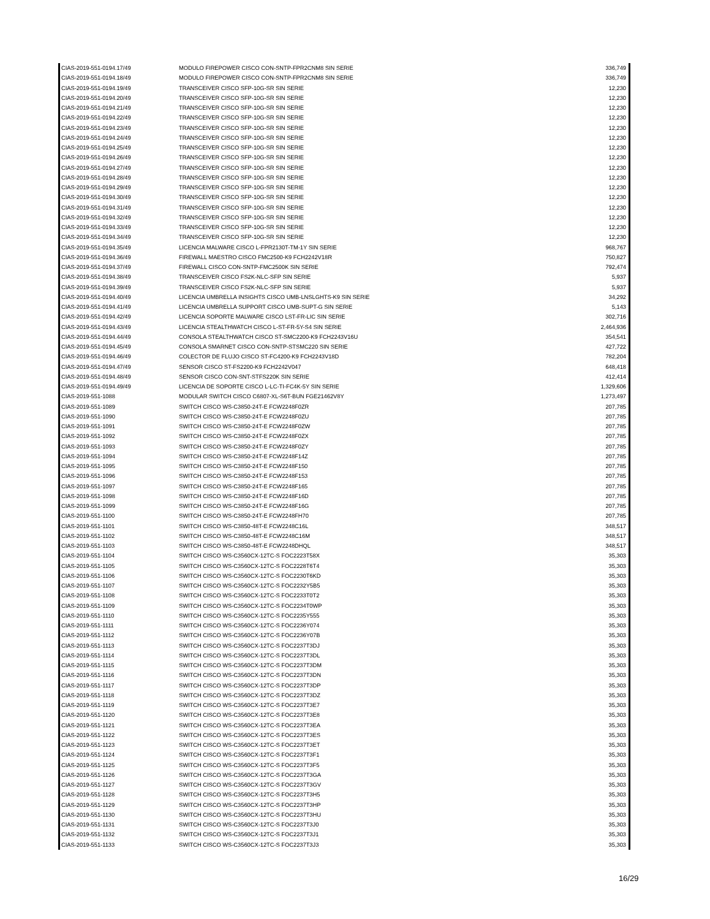| CIAS-2019-551-0194.17/49 | MODULO FIREPOWER CISCO CON-SNTP-FPR2CNM8 SIN SERIE | 336,749 |
| CIAS-2019-551-0194.18/49 | MODULO FIREPOWER CISCO CON-SNTP-FPR2CNM8 SIN SERIE | 336,749 |
| CIAS-2019-551-0194.19/49 | TRANSCEIVER CISCO SFP-10G-SR SIN SERIE | 12,230 |
| CIAS-2019-551-0194.20/49 | TRANSCEIVER CISCO SFP-10G-SR SIN SERIE | 12,230 |
| CIAS-2019-551-0194.21/49 | TRANSCEIVER CISCO SFP-10G-SR SIN SERIE | 12,230 |
| CIAS-2019-551-0194.22/49 | TRANSCEIVER CISCO SFP-10G-SR SIN SERIE | 12,230 |
| CIAS-2019-551-0194.23/49 | TRANSCEIVER CISCO SFP-10G-SR SIN SERIE | 12,230 |
| CIAS-2019-551-0194.24/49 | TRANSCEIVER CISCO SFP-10G-SR SIN SERIE | 12,230 |
| CIAS-2019-551-0194.25/49 | TRANSCEIVER CISCO SFP-10G-SR SIN SERIE | 12,230 |
| CIAS-2019-551-0194.26/49 | TRANSCEIVER CISCO SFP-10G-SR SIN SERIE | 12,230 |
| CIAS-2019-551-0194.27/49 | TRANSCEIVER CISCO SFP-10G-SR SIN SERIE | 12,230 |
| CIAS-2019-551-0194.28/49 | TRANSCEIVER CISCO SFP-10G-SR SIN SERIE | 12,230 |
| CIAS-2019-551-0194.29/49 | TRANSCEIVER CISCO SFP-10G-SR SIN SERIE | 12,230 |
| CIAS-2019-551-0194.30/49 | TRANSCEIVER CISCO SFP-10G-SR SIN SERIE | 12,230 |
| CIAS-2019-551-0194.31/49 | TRANSCEIVER CISCO SFP-10G-SR SIN SERIE | 12,230 |
| CIAS-2019-551-0194.32/49 | TRANSCEIVER CISCO SFP-10G-SR SIN SERIE | 12,230 |
| CIAS-2019-551-0194.33/49 | TRANSCEIVER CISCO SFP-10G-SR SIN SERIE | 12,230 |
| CIAS-2019-551-0194.34/49 | TRANSCEIVER CISCO SFP-10G-SR SIN SERIE | 12,230 |
| CIAS-2019-551-0194.35/49 | LICENCIA MALWARE CISCO L-FPR2130T-TM-1Y SIN SERIE | 968,767 |
| CIAS-2019-551-0194.36/49 | FIREWALL MAESTRO CISCO FMC2500-K9 FCH2242V18R | 750,827 |
| CIAS-2019-551-0194.37/49 | FIREWALL CISCO CON-SNTP-FMC2500K SIN SERIE | 792,474 |
| CIAS-2019-551-0194.38/49 | TRANSCEIVER CISCO FS2K-NLC-SFP SIN SERIE | 5,937 |
| CIAS-2019-551-0194.39/49 | TRANSCEIVER CISCO FS2K-NLC-SFP SIN SERIE | 5,937 |
| CIAS-2019-551-0194.40/49 | LICENCIA UMBRELLA INSIGHTS CISCO UMB-LNSLGHTS-K9 SIN SERIE | 34,292 |
| CIAS-2019-551-0194.41/49 | LICENCIA UMBRELLA SUPPORT CISCO UMB-SUPT-G SIN SERIE | 5,143 |
| CIAS-2019-551-0194.42/49 | LICENCIA SOPORTE MALWARE CISCO LST-FR-LIC SIN SERIE | 302,716 |
| CIAS-2019-551-0194.43/49 | LICENCIA STEALTHWATCH CISCO L-ST-FR-5Y-S4 SIN SERIE | 2,464,936 |
| CIAS-2019-551-0194.44/49 | CONSOLA STEALTHWATCH CISCO ST-SMC2200-K9 FCH2243V16U | 354,541 |
| CIAS-2019-551-0194.45/49 | CONSOLA SMARNET CISCO CON-SNTP-STSMC220 SIN SERIE | 427,722 |
| CIAS-2019-551-0194.46/49 | COLECTOR DE FLUJO CISCO ST-FC4200-K9 FCH2243V18D | 782,204 |
| CIAS-2019-551-0194.47/49 | SENSOR CISCO ST-FS2200-K9 FCH2242V047 | 648,418 |
| CIAS-2019-551-0194.48/49 | SENSOR CISCO CON-SNT-STFS220K SIN SERIE | 412,414 |
| CIAS-2019-551-0194.49/49 | LICENCIA DE SOPORTE CISCO L-LC-TI-FC4K-5Y SIN SERIE | 1,329,606 |
| CIAS-2019-551-1088 | MODULAR SWITCH CISCO C6807-XL-S6T-BUN FGE21462V8Y | 1,273,497 |
| CIAS-2019-551-1089 | SWITCH CISCO WS-C3850-24T-E FCW2248F0ZR | 207,785 |
| CIAS-2019-551-1090 | SWITCH CISCO WS-C3850-24T-E FCW2248F0ZU | 207,785 |
| CIAS-2019-551-1091 | SWITCH CISCO WS-C3850-24T-E FCW2248F0ZW | 207,785 |
| CIAS-2019-551-1092 | SWITCH CISCO WS-C3850-24T-E FCW2248F0ZX | 207,785 |
| CIAS-2019-551-1093 | SWITCH CISCO WS-C3850-24T-E FCW2248F0ZY | 207,785 |
| CIAS-2019-551-1094 | SWITCH CISCO WS-C3850-24T-E FCW2248F14Z | 207,785 |
| CIAS-2019-551-1095 | SWITCH CISCO WS-C3850-24T-E FCW2248F150 | 207,785 |
| CIAS-2019-551-1096 | SWITCH CISCO WS-C3850-24T-E FCW2248F153 | 207,785 |
| CIAS-2019-551-1097 | SWITCH CISCO WS-C3850-24T-E FCW2248F165 | 207,785 |
| CIAS-2019-551-1098 | SWITCH CISCO WS-C3850-24T-E FCW2248F16D | 207,785 |
| CIAS-2019-551-1099 | SWITCH CISCO WS-C3850-24T-E FCW2248F16G | 207,785 |
| CIAS-2019-551-1100 | SWITCH CISCO WS-C3850-24T-E FCW2248FH70 | 207,785 |
| CIAS-2019-551-1101 | SWITCH CISCO WS-C3850-48T-E FCW2248C16L | 348,517 |
| CIAS-2019-551-1102 | SWITCH CISCO WS-C3850-48T-E FCW2248C16M | 348,517 |
| CIAS-2019-551-1103 | SWITCH CISCO WS-C3850-48T-E FCW2248DHQL | 348,517 |
| CIAS-2019-551-1104 | SWITCH CISCO WS-C3560CX-12TC-S FOC2223T58X | 35,303 |
| CIAS-2019-551-1105 | SWITCH CISCO WS-C3560CX-12TC-S FOC2228T6T4 | 35,303 |
| CIAS-2019-551-1106 | SWITCH CISCO WS-C3560CX-12TC-S FOC2230T6KD | 35,303 |
| CIAS-2019-551-1107 | SWITCH CISCO WS-C3560CX-12TC-S FOC2232Y5B5 | 35,303 |
| CIAS-2019-551-1108 | SWITCH CISCO WS-C3560CX-12TC-S FOC2233T0T2 | 35,303 |
| CIAS-2019-551-1109 | SWITCH CISCO WS-C3560CX-12TC-S FOC2234T0WP | 35,303 |
| CIAS-2019-551-1110 | SWITCH CISCO WS-C3560CX-12TC-S FOC2235Y555 | 35,303 |
| CIAS-2019-551-1111 | SWITCH CISCO WS-C3560CX-12TC-S FOC2236Y074 | 35,303 |
| CIAS-2019-551-1112 | SWITCH CISCO WS-C3560CX-12TC-S FOC2236Y07B | 35,303 |
| CIAS-2019-551-1113 | SWITCH CISCO WS-C3560CX-12TC-S FOC2237T3DJ | 35,303 |
| CIAS-2019-551-1114 | SWITCH CISCO WS-C3560CX-12TC-S FOC2237T3DL | 35,303 |
| CIAS-2019-551-1115 | SWITCH CISCO WS-C3560CX-12TC-S FOC2237T3DM | 35,303 |
| CIAS-2019-551-1116 | SWITCH CISCO WS-C3560CX-12TC-S FOC2237T3DN | 35,303 |
| CIAS-2019-551-1117 | SWITCH CISCO WS-C3560CX-12TC-S FOC2237T3DP | 35,303 |
| CIAS-2019-551-1118 | SWITCH CISCO WS-C3560CX-12TC-S FOC2237T3DZ | 35,303 |
| CIAS-2019-551-1119 | SWITCH CISCO WS-C3560CX-12TC-S FOC2237T3E7 | 35,303 |
| CIAS-2019-551-1120 | SWITCH CISCO WS-C3560CX-12TC-S FOC2237T3E8 | 35,303 |
| CIAS-2019-551-1121 | SWITCH CISCO WS-C3560CX-12TC-S FOC2237T3EA | 35,303 |
| CIAS-2019-551-1122 | SWITCH CISCO WS-C3560CX-12TC-S FOC2237T3ES | 35,303 |
| CIAS-2019-551-1123 | SWITCH CISCO WS-C3560CX-12TC-S FOC2237T3ET | 35,303 |
| CIAS-2019-551-1124 | SWITCH CISCO WS-C3560CX-12TC-S FOC2237T3F1 | 35,303 |
| CIAS-2019-551-1125 | SWITCH CISCO WS-C3560CX-12TC-S FOC2237T3F5 | 35,303 |
| CIAS-2019-551-1126 | SWITCH CISCO WS-C3560CX-12TC-S FOC2237T3GA | 35,303 |
| CIAS-2019-551-1127 | SWITCH CISCO WS-C3560CX-12TC-S FOC2237T3GV | 35,303 |
| CIAS-2019-551-1128 | SWITCH CISCO WS-C3560CX-12TC-S FOC2237T3H5 | 35,303 |
| CIAS-2019-551-1129 | SWITCH CISCO WS-C3560CX-12TC-S FOC2237T3HP | 35,303 |
| CIAS-2019-551-1130 | SWITCH CISCO WS-C3560CX-12TC-S FOC2237T3HU | 35,303 |
| CIAS-2019-551-1131 | SWITCH CISCO WS-C3560CX-12TC-S FOC2237T3J0 | 35,303 |
| CIAS-2019-551-1132 | SWITCH CISCO WS-C3560CX-12TC-S FOC2237T3J1 | 35,303 |
| CIAS-2019-551-1133 | SWITCH CISCO WS-C3560CX-12TC-S FOC2237T3J3 | 35,303 |
16/29